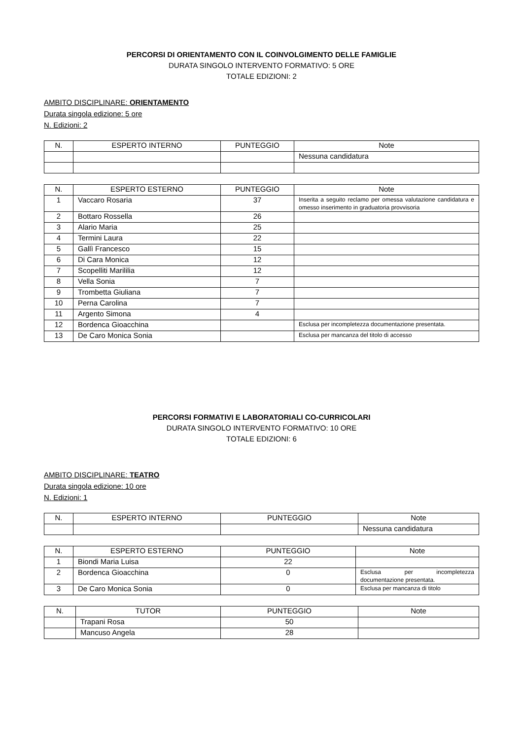PERCORSI DI ORIENTAMENTO CON IL COINVOLGIMENTO DELLE FAMIGLIE
DURATA SINGOLO INTERVENTO FORMATIVO: 5 ORE
TOTALE EDIZIONI: 2
AMBITO DISCIPLINARE: ORIENTAMENTO
Durata singola edizione: 5 ore
N. Edizioni: 2
| N. | ESPERTO INTERNO | PUNTEGGIO | Note |
| --- | --- | --- | --- |
| | | | Nessuna candidatura |
| N. | ESPERTO ESTERNO | PUNTEGGIO | Note |
| --- | --- | --- | --- |
| 1 | Vaccaro Rosaria | 37 | Inserita a seguito reclamo per omessa valutazione candidatura e omesso inserimento in graduatoria provvisoria |
| 2 | Bottaro Rossella | 26 | |
| 3 | Alario Maria | 25 | |
| 4 | Termini Laura | 22 | |
| 5 | Gallì Francesco | 15 | |
| 6 | Di Cara Monica | 12 | |
| 7 | Scopelliti Marililia | 12 | |
| 8 | Vella Sonia | 7 | |
| 9 | Trombetta Giuliana | 7 | |
| 10 | Perna Carolina | 7 | |
| 11 | Argento Simona | 4 | |
| 12 | Bordenca Gioacchina | | Esclusa per incompletezza documentazione presentata. |
| 13 | De Caro Monica Sonia | | Esclusa per mancanza del titolo di accesso |
PERCORSI FORMATIVI E LABORATORIALI CO-CURRICOLARI
DURATA SINGOLO INTERVENTO FORMATIVO: 10 ORE
TOTALE EDIZIONI: 6
AMBITO DISCIPLINARE: TEATRO
Durata singola edizione: 10 ore
N. Edizioni: 1
| N. | ESPERTO INTERNO | PUNTEGGIO | Note |
| --- | --- | --- | --- |
| | | | Nessuna candidatura |
| N. | ESPERTO ESTERNO | PUNTEGGIO | Note |
| --- | --- | --- | --- |
| 1 | Biondi Maria Luisa | 22 | |
| 2 | Bordenca Gioacchina | 0 | Esclusa per incompletezza documentazione presentata. |
| 3 | De Caro Monica Sonia | 0 | Esclusa per mancanza di titolo |
| N. | TUTOR | PUNTEGGIO | Note |
| --- | --- | --- | --- |
| | Trapani Rosa | 50 | |
| | Mancuso Angela | 28 | |